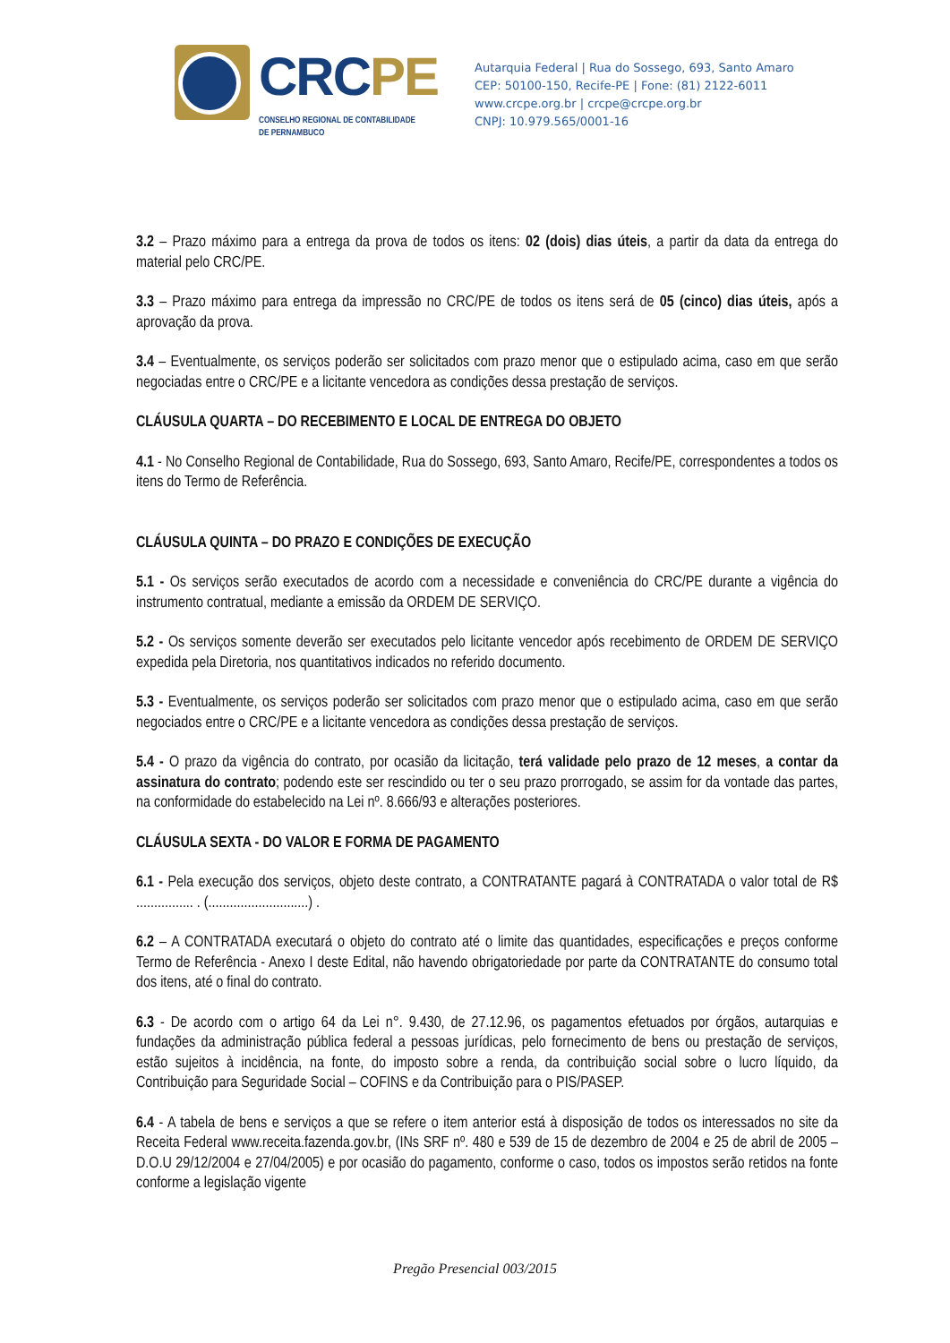CRCPE
CONSELHO REGIONAL DE CONTABILIDADE
DE PERNAMBUCO
Autarquia Federal | Rua do Sossego, 693, Santo Amaro
CEP: 50100-150, Recife-PE | Fone: (81) 2122-6011
www.crcpe.org.br | crcpe@crcpe.org.br
CNPJ: 10.979.565/0001-16
3.2 – Prazo máximo para a entrega da prova de todos os itens: 02 (dois) dias úteis, a partir da data da entrega do material pelo CRC/PE.
3.3 – Prazo máximo para entrega da impressão no CRC/PE de todos os itens será de 05 (cinco) dias úteis, após a aprovação da prova.
3.4 – Eventualmente, os serviços poderão ser solicitados com prazo menor que o estipulado acima, caso em que serão negociadas entre o CRC/PE e a licitante vencedora as condições dessa prestação de serviços.
CLÁUSULA QUARTA – DO RECEBIMENTO E LOCAL DE ENTREGA DO OBJETO
4.1 - No Conselho Regional de Contabilidade, Rua do Sossego, 693, Santo Amaro, Recife/PE, correspondentes a todos os itens do Termo de Referência.
CLÁUSULA QUINTA – DO PRAZO E CONDIÇÕES DE EXECUÇÃO
5.1 - Os serviços serão executados de acordo com a necessidade e conveniência do CRC/PE durante a vigência do instrumento contratual, mediante a emissão da ORDEM DE SERVIÇO.
5.2 - Os serviços somente deverão ser executados pelo licitante vencedor após recebimento de ORDEM DE SERVIÇO expedida pela Diretoria, nos quantitativos indicados no referido documento.
5.3 - Eventualmente, os serviços poderão ser solicitados com prazo menor que o estipulado acima, caso em que serão negociados entre o CRC/PE e a licitante vencedora as condições dessa prestação de serviços.
5.4 - O prazo da vigência do contrato, por ocasião da licitação, terá validade pelo prazo de 12 meses, a contar da assinatura do contrato; podendo este ser rescindido ou ter o seu prazo prorrogado, se assim for da vontade das partes, na conformidade do estabelecido na Lei nº. 8.666/93 e alterações posteriores.
CLÁUSULA SEXTA - DO VALOR E FORMA DE PAGAMENTO
6.1 - Pela execução dos serviços, objeto deste contrato, a CONTRATANTE pagará à CONTRATADA o valor total de R$ ................ . (............................) .
6.2 – A CONTRATADA executará o objeto do contrato até o limite das quantidades, especificações e preços conforme Termo de Referência - Anexo I deste Edital, não havendo obrigatoriedade por parte da CONTRATANTE do consumo total dos itens, até o final do contrato.
6.3 - De acordo com o artigo 64 da Lei n°. 9.430, de 27.12.96, os pagamentos efetuados por órgãos, autarquias e fundações da administração pública federal a pessoas jurídicas, pelo fornecimento de bens ou prestação de serviços, estão sujeitos à incidência, na fonte, do imposto sobre a renda, da contribuição social sobre o lucro líquido, da Contribuição para Seguridade Social – COFINS e da Contribuição para o PIS/PASEP.
6.4 - A tabela de bens e serviços a que se refere o item anterior está à disposição de todos os interessados no site da Receita Federal www.receita.fazenda.gov.br, (INs SRF nº. 480 e 539 de 15 de dezembro de 2004 e 25 de abril de 2005 – D.O.U 29/12/2004 e 27/04/2005) e por ocasião do pagamento, conforme o caso, todos os impostos serão retidos na fonte conforme a legislação vigente
Pregão Presencial 003/2015